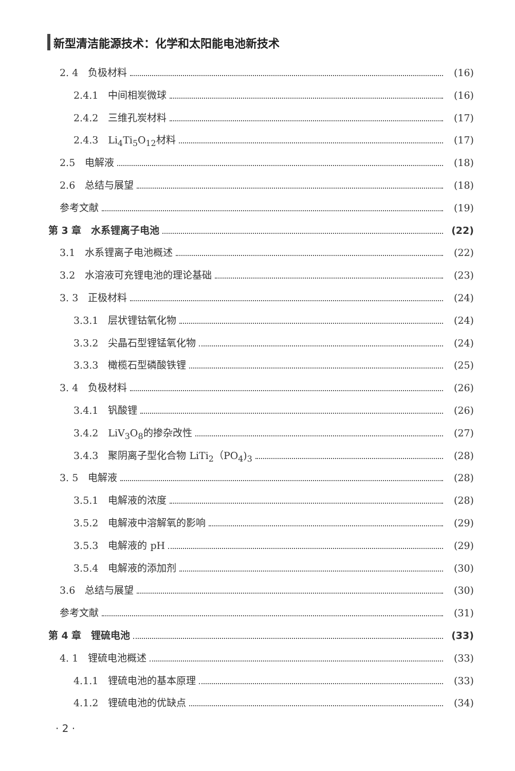新型清洁能源技术：化学和太阳能电池新技术
2. 4　负极材料 (16)
2.4.1　中间相炭微球 (16)
2.4.2　三维孔炭材料 (17)
2.4.3　Li<sub>4</sub>Ti<sub>5</sub>O<sub>12</sub>材料 (17)
2.5　电解液 (18)
2.6　总结与展望 (18)
参考文献 (19)
第 3 章　水系锂离子电池 (22)
3.1　水系锂离子电池概述 (22)
3.2　水溶液可充锂电池的理论基础 (23)
3. 3　正极材料 (24)
3.3.1　层状锂钴氧化物 (24)
3.3.2　尖晶石型锂锰氧化物 (24)
3.3.3　橄榄石型磷酸铁锂 (25)
3. 4　负极材料 (26)
3.4.1　钒酸锂 (26)
3.4.2　LiV<sub>3</sub>O<sub>8</sub>的掺杂改性 (27)
3.4.3　聚阴离子型化合物 LiTi<sub>2</sub>（PO<sub>4</sub>)<sub>3</sub> (28)
3. 5　电解液 (28)
3.5.1　电解液的浓度 (28)
3.5.2　电解液中溶解氧的影响 (29)
3.5.3　电解液的 pH (29)
3.5.4　电解液的添加剂 (30)
3.6　总结与展望 (30)
参考文献 (31)
第 4 章　锂硫电池 (33)
4. 1　锂硫电池概述 (33)
4.1.1　锂硫电池的基本原理 (33)
4.1.2　锂硫电池的优缺点 (34)
· 2 ·